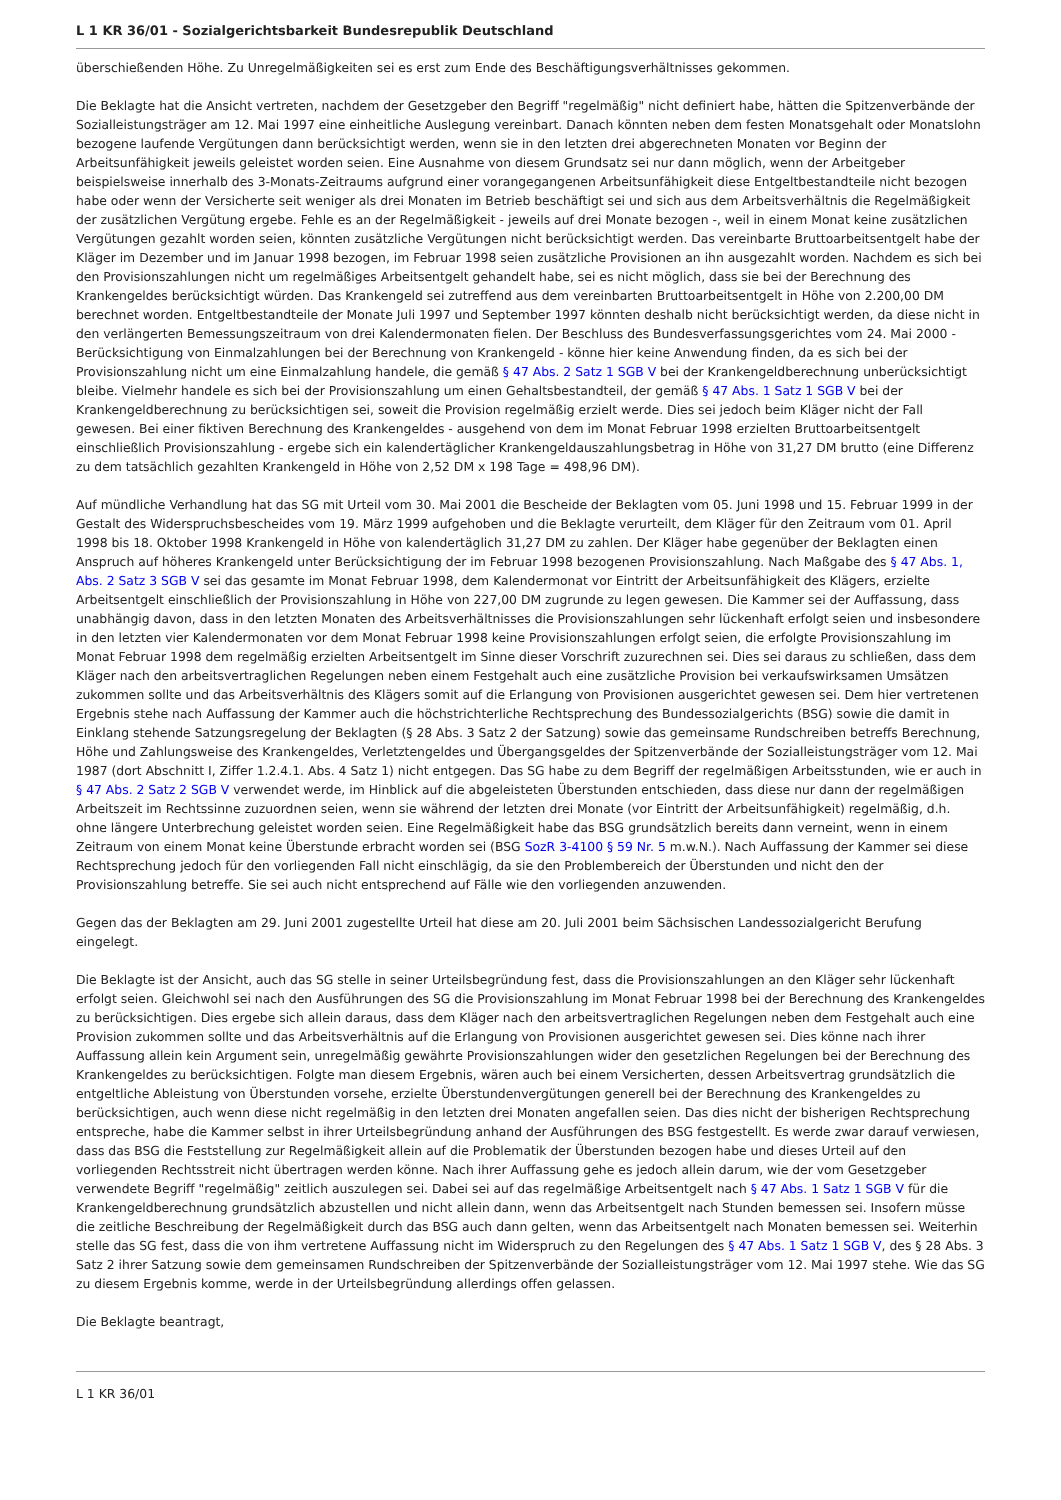L 1 KR 36/01 - Sozialgerichtsbarkeit Bundesrepublik Deutschland
überschießenden Höhe. Zu Unregelmäßigkeiten sei es erst zum Ende des Beschäftigungsverhältnisses gekommen.
Die Beklagte hat die Ansicht vertreten, nachdem der Gesetzgeber den Begriff "regelmäßig" nicht definiert habe, hätten die Spitzenverbände der Sozialleistungsträger am 12. Mai 1997 eine einheitliche Auslegung vereinbart. Danach könnten neben dem festen Monatsgehalt oder Monatslohn bezogene laufende Vergütungen dann berücksichtigt werden, wenn sie in den letzten drei abgerechneten Monaten vor Beginn der Arbeitsunfähigkeit jeweils geleistet worden seien. Eine Ausnahme von diesem Grundsatz sei nur dann möglich, wenn der Arbeitgeber beispielsweise innerhalb des 3-Monats-Zeitraums aufgrund einer vorangegangenen Arbeitsunfähigkeit diese Entgeltbestandteile nicht bezogen habe oder wenn der Versicherte seit weniger als drei Monaten im Betrieb beschäftigt sei und sich aus dem Arbeitsverhältnis die Regelmäßigkeit der zusätzlichen Vergütung ergebe. Fehle es an der Regelmäßigkeit - jeweils auf drei Monate bezogen -, weil in einem Monat keine zusätzlichen Vergütungen gezahlt worden seien, könnten zusätzliche Vergütungen nicht berücksichtigt werden. Das vereinbarte Bruttoarbeitsentgelt habe der Kläger im Dezember und im Januar 1998 bezogen, im Februar 1998 seien zusätzliche Provisionen an ihn ausgezahlt worden. Nachdem es sich bei den Provisionszahlungen nicht um regelmäßiges Arbeitsentgelt gehandelt habe, sei es nicht möglich, dass sie bei der Berechnung des Krankengeldes berücksichtigt würden. Das Krankengeld sei zutreffend aus dem vereinbarten Bruttoarbeitsentgelt in Höhe von 2.200,00 DM berechnet worden. Entgeltbestandteile der Monate Juli 1997 und September 1997 könnten deshalb nicht berücksichtigt werden, da diese nicht in den verlängerten Bemessungszeitraum von drei Kalendermonaten fielen. Der Beschluss des Bundesverfassungsgerichtes vom 24. Mai 2000 - Berücksichtigung von Einmalzahlungen bei der Berechnung von Krankengeld - könne hier keine Anwendung finden, da es sich bei der Provisionszahlung nicht um eine Einmalzahlung handele, die gemäß § 47 Abs. 2 Satz 1 SGB V bei der Krankengeldberechnung unberücksichtigt bleibe. Vielmehr handele es sich bei der Provisionszahlung um einen Gehaltsbestandteil, der gemäß § 47 Abs. 1 Satz 1 SGB V bei der Krankengeldberechnung zu berücksichtigen sei, soweit die Provision regelmäßig erzielt werde. Dies sei jedoch beim Kläger nicht der Fall gewesen. Bei einer fiktiven Berechnung des Krankengeldes - ausgehend von dem im Monat Februar 1998 erzielten Bruttoarbeitsentgelt einschließlich Provisionszahlung - ergebe sich ein kalendertäglicher Krankengeldauszahlungsbetrag in Höhe von 31,27 DM brutto (eine Differenz zu dem tatsächlich gezahlten Krankengeld in Höhe von 2,52 DM x 198 Tage = 498,96 DM).
Auf mündliche Verhandlung hat das SG mit Urteil vom 30. Mai 2001 die Bescheide der Beklagten vom 05. Juni 1998 und 15. Februar 1999 in der Gestalt des Widerspruchsbescheides vom 19. März 1999 aufgehoben und die Beklagte verurteilt, dem Kläger für den Zeitraum vom 01. April 1998 bis 18. Oktober 1998 Krankengeld in Höhe von kalendertäglich 31,27 DM zu zahlen. Der Kläger habe gegenüber der Beklagten einen Anspruch auf höheres Krankengeld unter Berücksichtigung der im Februar 1998 bezogenen Provisionszahlung. Nach Maßgabe des § 47 Abs. 1, Abs. 2 Satz 3 SGB V sei das gesamte im Monat Februar 1998, dem Kalendermonat vor Eintritt der Arbeitsunfähigkeit des Klägers, erzielte Arbeitsentgelt einschließlich der Provisionszahlung in Höhe von 227,00 DM zugrunde zu legen gewesen. Die Kammer sei der Auffassung, dass unabhängig davon, dass in den letzten Monaten des Arbeitsverhältnisses die Provisionszahlungen sehr lückenhaft erfolgt seien und insbesondere in den letzten vier Kalendermonaten vor dem Monat Februar 1998 keine Provisionszahlungen erfolgt seien, die erfolgte Provisionszahlung im Monat Februar 1998 dem regelmäßig erzielten Arbeitsentgelt im Sinne dieser Vorschrift zuzurechnen sei. Dies sei daraus zu schließen, dass dem Kläger nach den arbeitsvertraglichen Regelungen neben einem Festgehalt auch eine zusätzliche Provision bei verkaufswirksamen Umsätzen zukommen sollte und das Arbeitsverhältnis des Klägers somit auf die Erlangung von Provisionen ausgerichtet gewesen sei. Dem hier vertretenen Ergebnis stehe nach Auffassung der Kammer auch die höchstrichterliche Rechtsprechung des Bundessozialgerichts (BSG) sowie die damit in Einklang stehende Satzungsregelung der Beklagten (§ 28 Abs. 3 Satz 2 der Satzung) sowie das gemeinsame Rundschreiben betreffs Berechnung, Höhe und Zahlungsweise des Krankengeldes, Verletztengeldes und Übergangsgeldes der Spitzenverbände der Sozialleistungsträger vom 12. Mai 1987 (dort Abschnitt I, Ziffer 1.2.4.1. Abs. 4 Satz 1) nicht entgegen. Das SG habe zu dem Begriff der regelmäßigen Arbeitsstunden, wie er auch in § 47 Abs. 2 Satz 2 SGB V verwendet werde, im Hinblick auf die abgeleisteten Überstunden entschieden, dass diese nur dann der regelmäßigen Arbeitszeit im Rechtssinne zuzuordnen seien, wenn sie während der letzten drei Monate (vor Eintritt der Arbeitsunfähigkeit) regelmäßig, d.h. ohne längere Unterbrechung geleistet worden seien. Eine Regelmäßigkeit habe das BSG grundsätzlich bereits dann verneint, wenn in einem Zeitraum von einem Monat keine Überstunde erbracht worden sei (BSG SozR 3-4100 § 59 Nr. 5 m.w.N.). Nach Auffassung der Kammer sei diese Rechtsprechung jedoch für den vorliegenden Fall nicht einschlägig, da sie den Problembereich der Überstunden und nicht den der Provisionszahlung betreffe. Sie sei auch nicht entsprechend auf Fälle wie den vorliegenden anzuwenden.
Gegen das der Beklagten am 29. Juni 2001 zugestellte Urteil hat diese am 20. Juli 2001 beim Sächsischen Landessozialgericht Berufung eingelegt.
Die Beklagte ist der Ansicht, auch das SG stelle in seiner Urteilsbegründung fest, dass die Provisionszahlungen an den Kläger sehr lückenhaft erfolgt seien. Gleichwohl sei nach den Ausführungen des SG die Provisionszahlung im Monat Februar 1998 bei der Berechnung des Krankengeldes zu berücksichtigen. Dies ergebe sich allein daraus, dass dem Kläger nach den arbeitsvertraglichen Regelungen neben dem Festgehalt auch eine Provision zukommen sollte und das Arbeitsverhältnis auf die Erlangung von Provisionen ausgerichtet gewesen sei. Dies könne nach ihrer Auffassung allein kein Argument sein, unregelmäßig gewährte Provisionszahlungen wider den gesetzlichen Regelungen bei der Berechnung des Krankengeldes zu berücksichtigen. Folgte man diesem Ergebnis, wären auch bei einem Versicherten, dessen Arbeitsvertrag grundsätzlich die entgeltliche Ableistung von Überstunden vorsehe, erzielte Überstundenvergütungen generell bei der Berechnung des Krankengeldes zu berücksichtigen, auch wenn diese nicht regelmäßig in den letzten drei Monaten angefallen seien. Das dies nicht der bisherigen Rechtsprechung entspreche, habe die Kammer selbst in ihrer Urteilsbegründung anhand der Ausführungen des BSG festgestellt. Es werde zwar darauf verwiesen, dass das BSG die Feststellung zur Regelmäßigkeit allein auf die Problematik der Überstunden bezogen habe und dieses Urteil auf den vorliegenden Rechtsstreit nicht übertragen werden könne. Nach ihrer Auffassung gehe es jedoch allein darum, wie der vom Gesetzgeber verwendete Begriff "regelmäßig" zeitlich auszulegen sei. Dabei sei auf das regelmäßige Arbeitsentgelt nach § 47 Abs. 1 Satz 1 SGB V für die Krankengeldberechnung grundsätzlich abzustellen und nicht allein dann, wenn das Arbeitsentgelt nach Stunden bemessen sei. Insofern müsse die zeitliche Beschreibung der Regelmäßigkeit durch das BSG auch dann gelten, wenn das Arbeitsentgelt nach Monaten bemessen sei. Weiterhin stelle das SG fest, dass die von ihm vertretene Auffassung nicht im Widerspruch zu den Regelungen des § 47 Abs. 1 Satz 1 SGB V, des § 28 Abs. 3 Satz 2 ihrer Satzung sowie dem gemeinsamen Rundschreiben der Spitzenverbände der Sozialleistungsträger vom 12. Mai 1997 stehe. Wie das SG zu diesem Ergebnis komme, werde in der Urteilsbegründung allerdings offen gelassen.
Die Beklagte beantragt,
L 1 KR 36/01